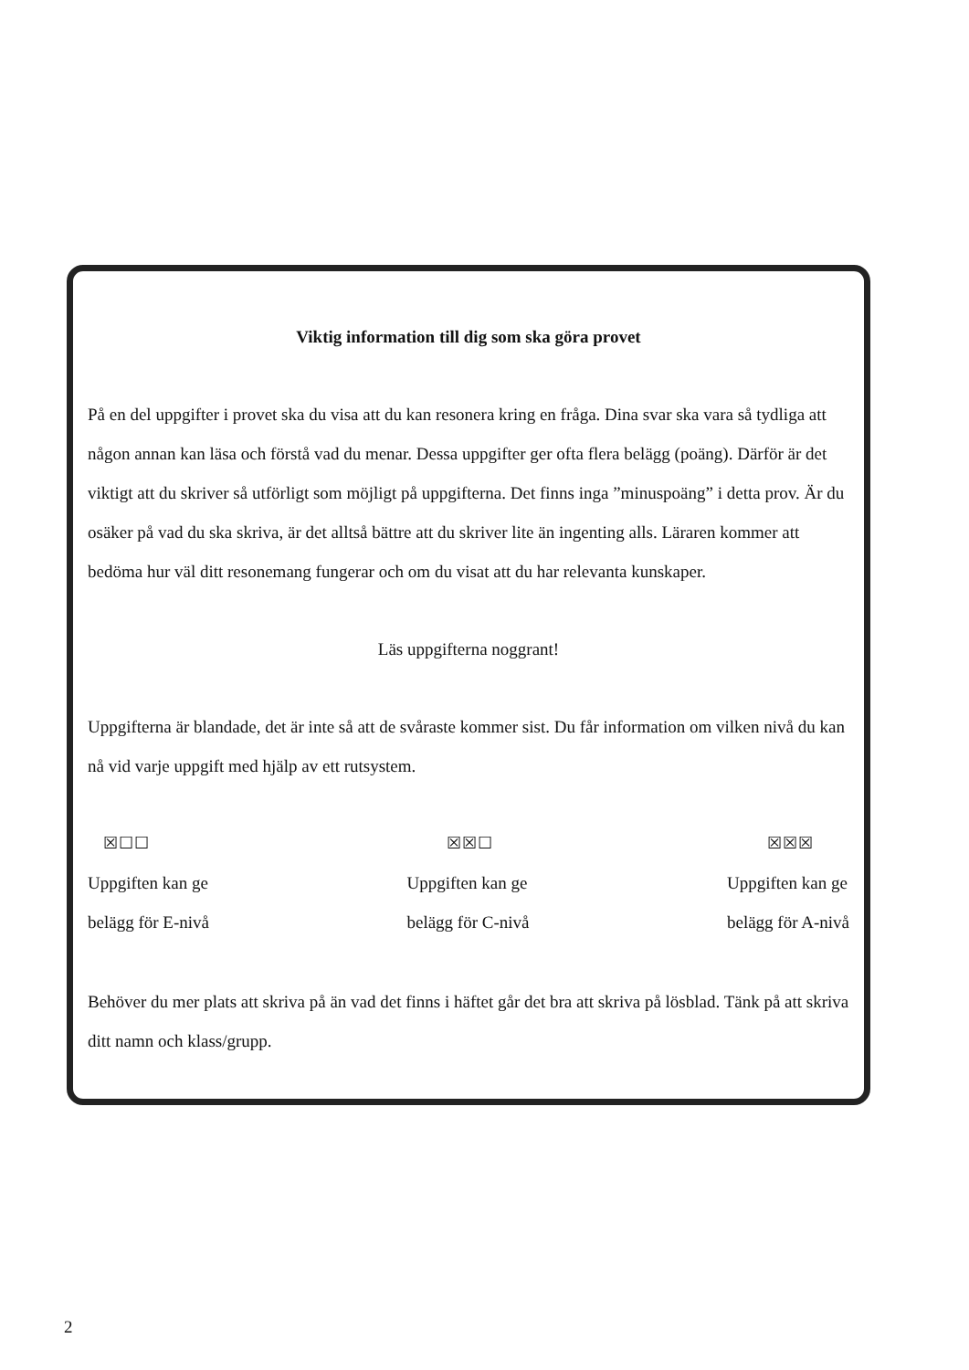Viktig information till dig som ska göra provet
På en del uppgifter i provet ska du visa att du kan resonera kring en fråga. Dina svar ska vara så tydliga att någon annan kan läsa och förstå vad du menar. Dessa uppgifter ger ofta flera belägg (poäng). Därför är det viktigt att du skriver så utförligt som möjligt på uppgifterna. Det finns inga ”minuspoäng” i detta prov. Är du osäker på vad du ska skriva, är det alltså bättre att du skriver lite än ingenting alls. Läraren kommer att bedöma hur väl ditt resonemang fungerar och om du visat att du har relevanta kunskaper.
Läs uppgifterna noggrant!
Uppgifterna är blandade, det är inte så att de svåraste kommer sist. Du får information om vilken nivå du kan nå vid varje uppgift med hjälp av ett rutsystem.
☒☐☐
Uppgiften kan ge
belägg för E-nivå
☒☒☐
Uppgiften kan ge
belägg för C-nivå
☒☒☒
Uppgiften kan ge
belägg för A-nivå
Behöver du mer plats att skriva på än vad det finns i häftet går det bra att skriva på lösblad. Tänk på att skriva ditt namn och klass/grupp.
2